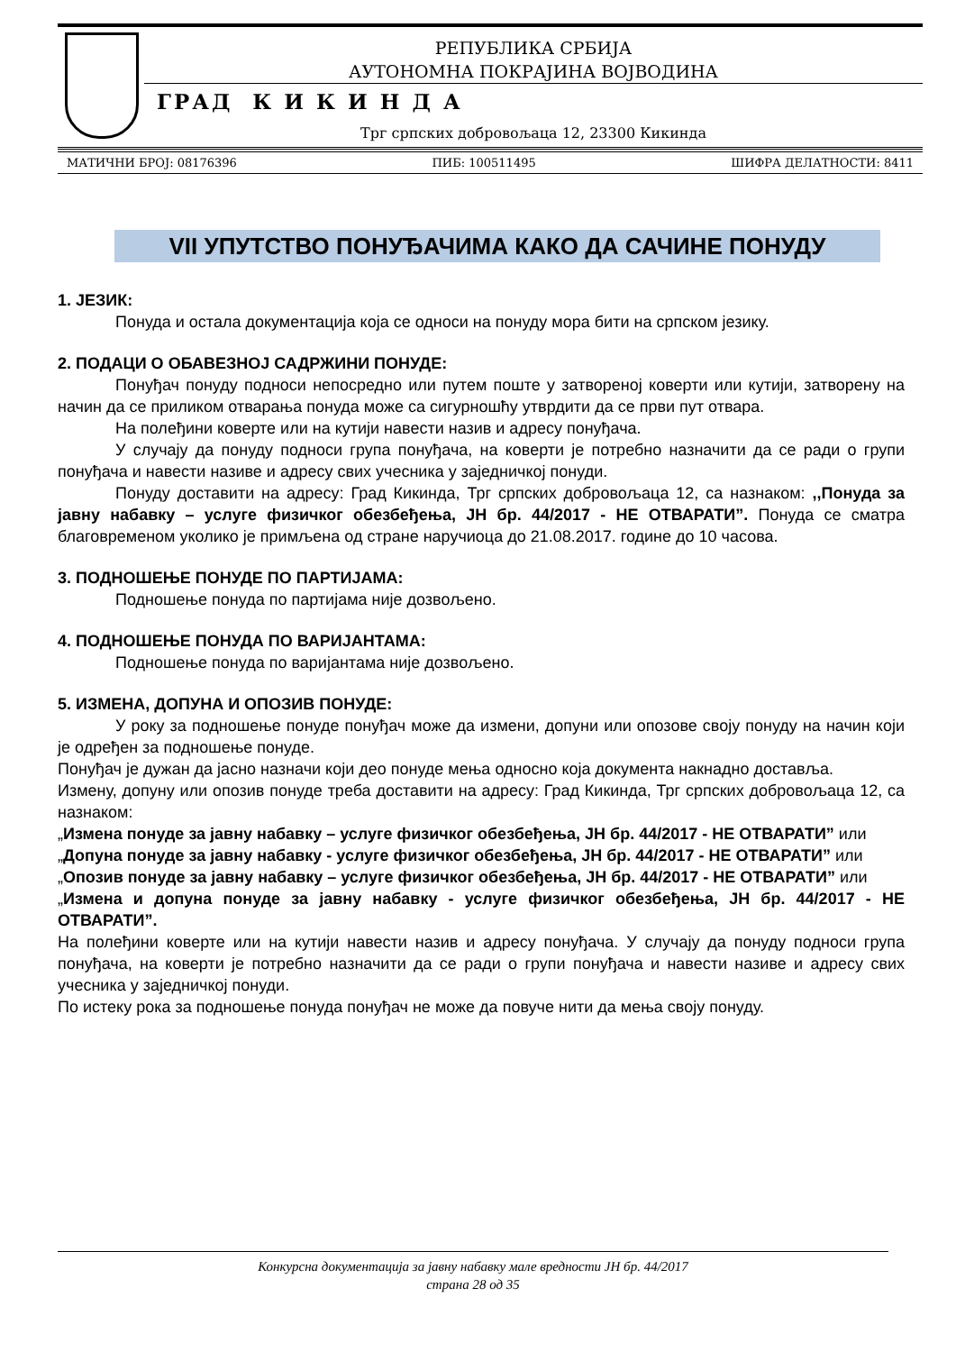РЕПУБЛИКА СРБИЈА
АУТОНОМНА ПОКРАЈИНА ВОЈВОДИНА
ГРАД К И К И Н Д А
Трг српских добровољаца 12, 23300 Кикинда
МАТИЧНИ БРОЈ: 08176396 ПИБ: 100511495 ШИФРА ДЕЛАТНОСТИ: 8411
VII УПУТСТВО ПОНУЂАЧИМА КАКО ДА САЧИНЕ ПОНУДУ
1. ЈЕЗИК:
Понуда и остала документација која се односи на понуду мора бити на српском језику.
2. ПОДАЦИ О ОБАВЕЗНОЈ САДРЖИНИ ПОНУДЕ:
Понуђач понуду подноси непосредно или путем поште у затвореној коверти или кутији, затворену на начин да се приликом отварања понуда може са сигурношћу утврдити да се први пут отвара.
На полеђини коверте или на кутији навести назив и адресу понуђача.
У случају да понуду подноси група понуђача, на коверти је потребно назначити да се ради о групи понуђача и навести називе и адресу свих учесника у заједничкој понуди.
Понуду доставити на адресу: Град Кикинда, Трг српских добровољаца 12, са назнаком: ,,Понуда за јавну набавку – услуге физичког обезбеђења, ЈН бр. 44/2017 - НЕ ОТВАРАТИ”. Понуда се сматра благовременом уколико је примљена од стране наручиоца до 21.08.2017. године до 10 часова.
3. ПОДНОШЕЊЕ ПОНУДЕ ПО ПАРТИЈАМА:
Подношење понуда по партијама није дозвољено.
4. ПОДНОШЕЊЕ ПОНУДА ПО ВАРИЈАНТАМА:
Подношење понуда по варијантама није дозвољено.
5. ИЗМЕНА, ДОПУНА И ОПОЗИВ ПОНУДЕ:
У року за подношење понуде понуђач може да измени, допуни или опозове своју понуду на начин који је одређен за подношење понуде.
Понуђач је дужан да јасно назначи који део понуде мења односно која документа накнадно доставља.
Измену, допуну или опозив понуде треба доставити на адресу: Град Кикинда, Трг српских добровољаца 12, са назнаком:
„Измена понуде за јавну набавку – услуге физичког обезбеђења, ЈН бр. 44/2017 - НЕ ОТВАРАТИ” или
„Допуна понуде за јавну набавку - услуге физичког обезбеђења, ЈН бр. 44/2017 - НЕ ОТВАРАТИ” или
„Опозив понуде за јавну набавку – услуге физичког обезбеђења, ЈН бр. 44/2017 - НЕ ОТВАРАТИ” или
„Измена и допуна понуде за јавну набавку - услуге физичког обезбеђења, ЈН бр. 44/2017 - НЕ ОТВАРАТИ”.
На полеђини коверте или на кутији навести назив и адресу понуђача. У случају да понуду подноси група понуђача, на коверти је потребно назначити да се ради о групи понуђача и навести називе и адресу свих учесника у заједничкој понуди.
По истеку рока за подношење понуда понуђач не може да повуче нити да мења своју понуду.
Конкурсна документација за јавну набавку мале вредности ЈН бр. 44/2017
страна 28 од 35